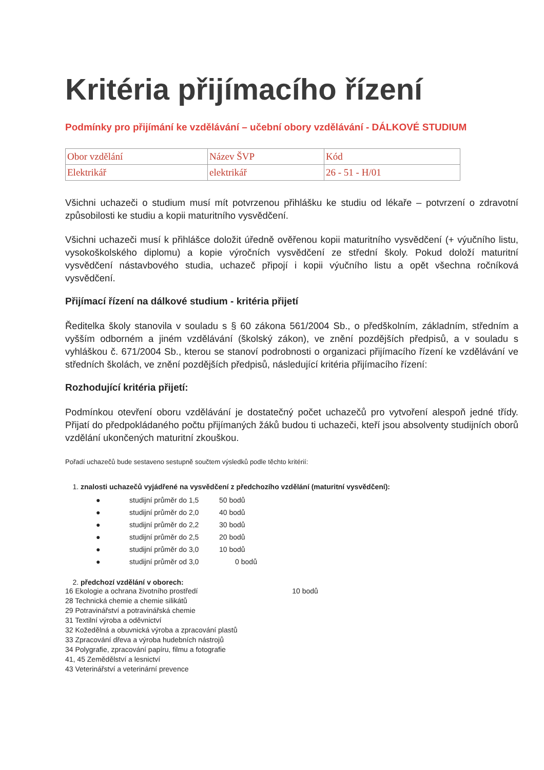Kritéria přijímacího řízení
Podmínky pro přijímání ke vzdělávání – učební obory vzdělávání - DÁLKOVÉ STUDIUM
| Obor vzdělání | Název ŠVP | Kód |
| Elektrikář | elektrikář | 26 - 51 - H/01 |
Všichni uchazeči o studium musí mít potvrzenou přihlášku ke studiu od lékaře – potvrzení o zdravotní způsobilosti ke studiu a kopii maturitního vysvědčení.
Všichni uchazeči musí k přihlášce doložit úředně ověřenou kopii maturitního vysvědčení (+ výučního listu, vysokoškolského diplomu) a kopie výročních vysvědčení ze střední školy. Pokud doloží maturitní vysvědčení nástavbového studia, uchazeč připojí i kopii výučního listu a opět všechna ročníková vysvědčení.
Přijímací řízení na dálkové studium - kritéria přijetí
Ředitelka školy stanovila v souladu s § 60 zákona 561/2004 Sb., o předškolním, základním, středním a vyšším odborném a jiném vzdělávání (školský zákon), ve znění pozdějších předpisů, a v souladu s vyhláškou č. 671/2004 Sb., kterou se stanoví podrobnosti o organizaci přijímacího řízení ke vzdělávání ve středních školách, ve znění pozdějších předpisů, následující kritéria přijímacího řízení:
Rozhodující kritéria přijetí:
Podmínkou otevření oboru vzdělávání je dostatečný počet uchazečů pro vytvoření alespoň jedné třídy. Přijatí do předpokládaného počtu přijímaných žáků budou ti uchazeči, kteří jsou absolventy studijních oborů vzdělání ukončených maturitní zkouškou.
Pořadí uchazečů bude sestaveno sestupně součtem výsledků podle těchto kritérií:
1. znalosti uchazečů vyjádřené na vysvědčení z předchozího vzdělání (maturitní vysvědčení):
● studijní průměr do 1,5 50 bodů
● studijní průměr do 2,0 40 bodů
● studijní průměr do 2,2 30 bodů
● studijní průměr do 2,5 20 bodů
● studijní průměr do 3,0 10 bodů
● studijní průměr od 3,0 0 bodů
2. předchozí vzdělání v oborech:
16 Ekologie a ochrana životního prostředí 10 bodů
28 Technická chemie a chemie silikátů
29 Potravinářství a potravinářská chemie
31 Textilní výroba a oděvnictví
32 Kožedělná a obuvnická výroba a zpracování plastů
33 Zpracování dřeva a výroba hudebních nástrojů
34 Polygrafie, zpracování papíru, filmu a fotografie
41, 45 Zemědělství a lesnictví
43 Veterinářství a veterinární prevence